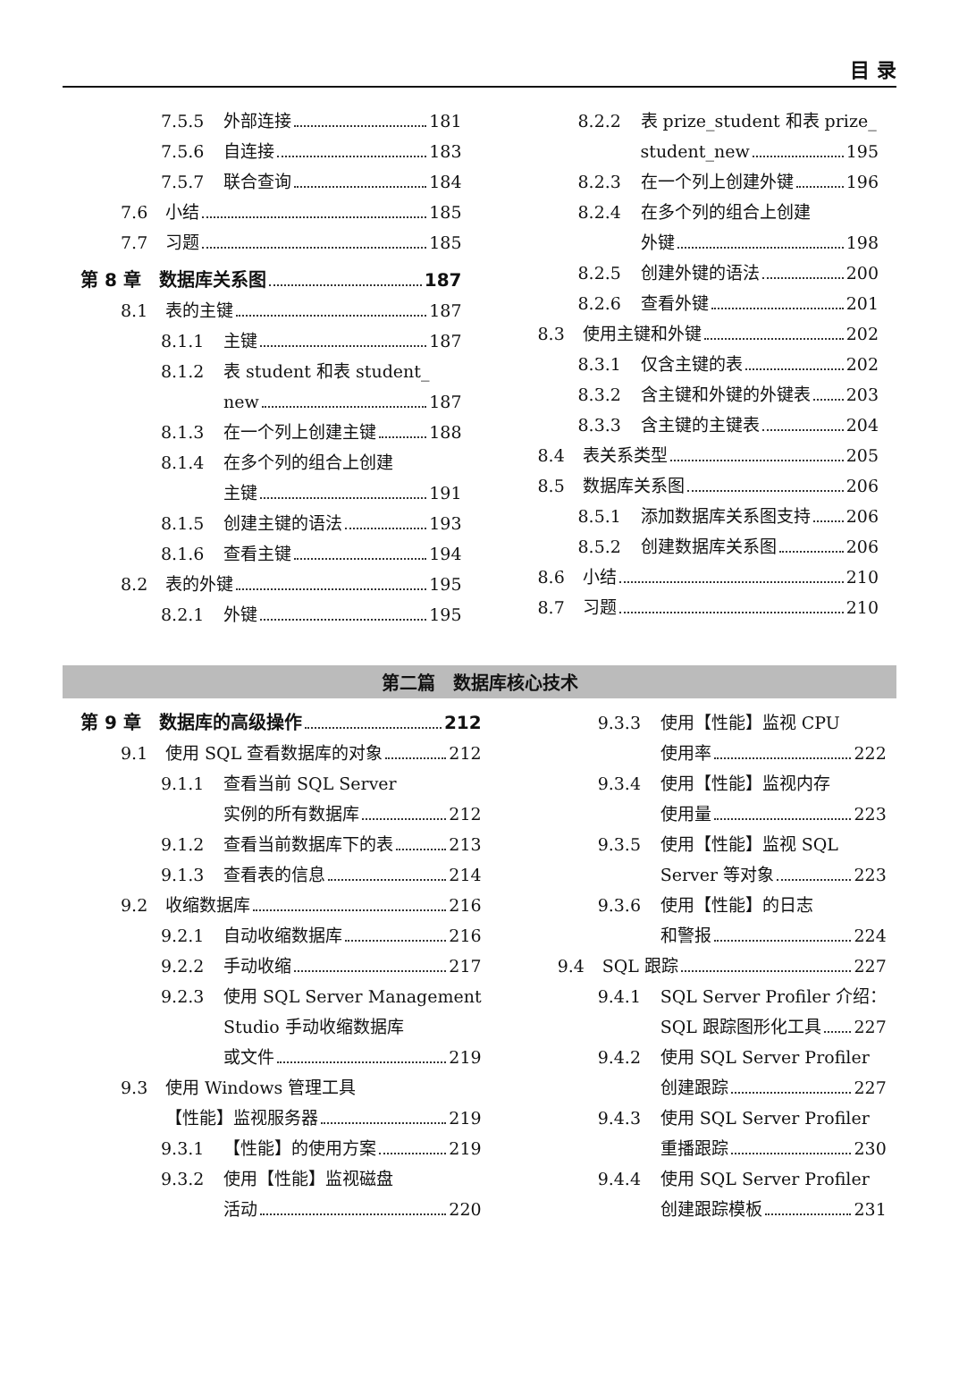目 录
7.5.5 外部连接 181
7.5.6 自连接 183
7.5.7 联合查询 184
7.6 小结 185
7.7 习题 185
第 8 章　数据库关系图 187
8.1 表的主键 187
8.1.1 主键 187
8.1.2 表 student 和表 student_
new 187
8.1.3 在一个列上创建主键 188
8.1.4 在多个列的组合上创建
主键 191
8.1.5 创建主键的语法 193
8.1.6 查看主键 194
8.2 表的外键 195
8.2.1 外键 195
8.2.2 表 prize_student 和表 prize_
student_new 195
8.2.3 在一个列上创建外键 196
8.2.4 在多个列的组合上创建
外键 198
8.2.5 创建外键的语法 200
8.2.6 查看外键 201
8.3 使用主键和外键 202
8.3.1 仅含主键的表 202
8.3.2 含主键和外键的外键表 203
8.3.3 含主键的主键表 204
8.4 表关系类型 205
8.5 数据库关系图 206
8.5.1 添加数据库关系图支持 206
8.5.2 创建数据库关系图 206
8.6 小结 210
8.7 习题 210
第二篇　数据库核心技术
第 9 章　数据库的高级操作 212
9.1 使用 SQL 查看数据库的对象 212
9.1.1 查看当前 SQL Server
实例的所有数据库 212
9.1.2 查看当前数据库下的表 213
9.1.3 查看表的信息 214
9.2 收缩数据库 216
9.2.1 自动收缩数据库 216
9.2.2 手动收缩 217
9.2.3 使用 SQL Server Management
Studio 手动收缩数据库
或文件 219
9.3 使用 Windows 管理工具
【性能】监视服务器 219
9.3.1 【性能】的使用方案 219
9.3.2 使用【性能】监视磁盘
活动 220
9.3.3 使用【性能】监视 CPU
使用率 222
9.3.4 使用【性能】监视内存
使用量 223
9.3.5 使用【性能】监视 SQL
Server 等对象 223
9.3.6 使用【性能】的日志
和警报 224
9.4 SQL 跟踪 227
9.4.1 SQL Server Profiler 介绍：
SQL 跟踪图形化工具 227
9.4.2 使用 SQL Server Profiler
创建跟踪 227
9.4.3 使用 SQL Server Profiler
重播跟踪 230
9.4.4 使用 SQL Server Profiler
创建跟踪模板 231